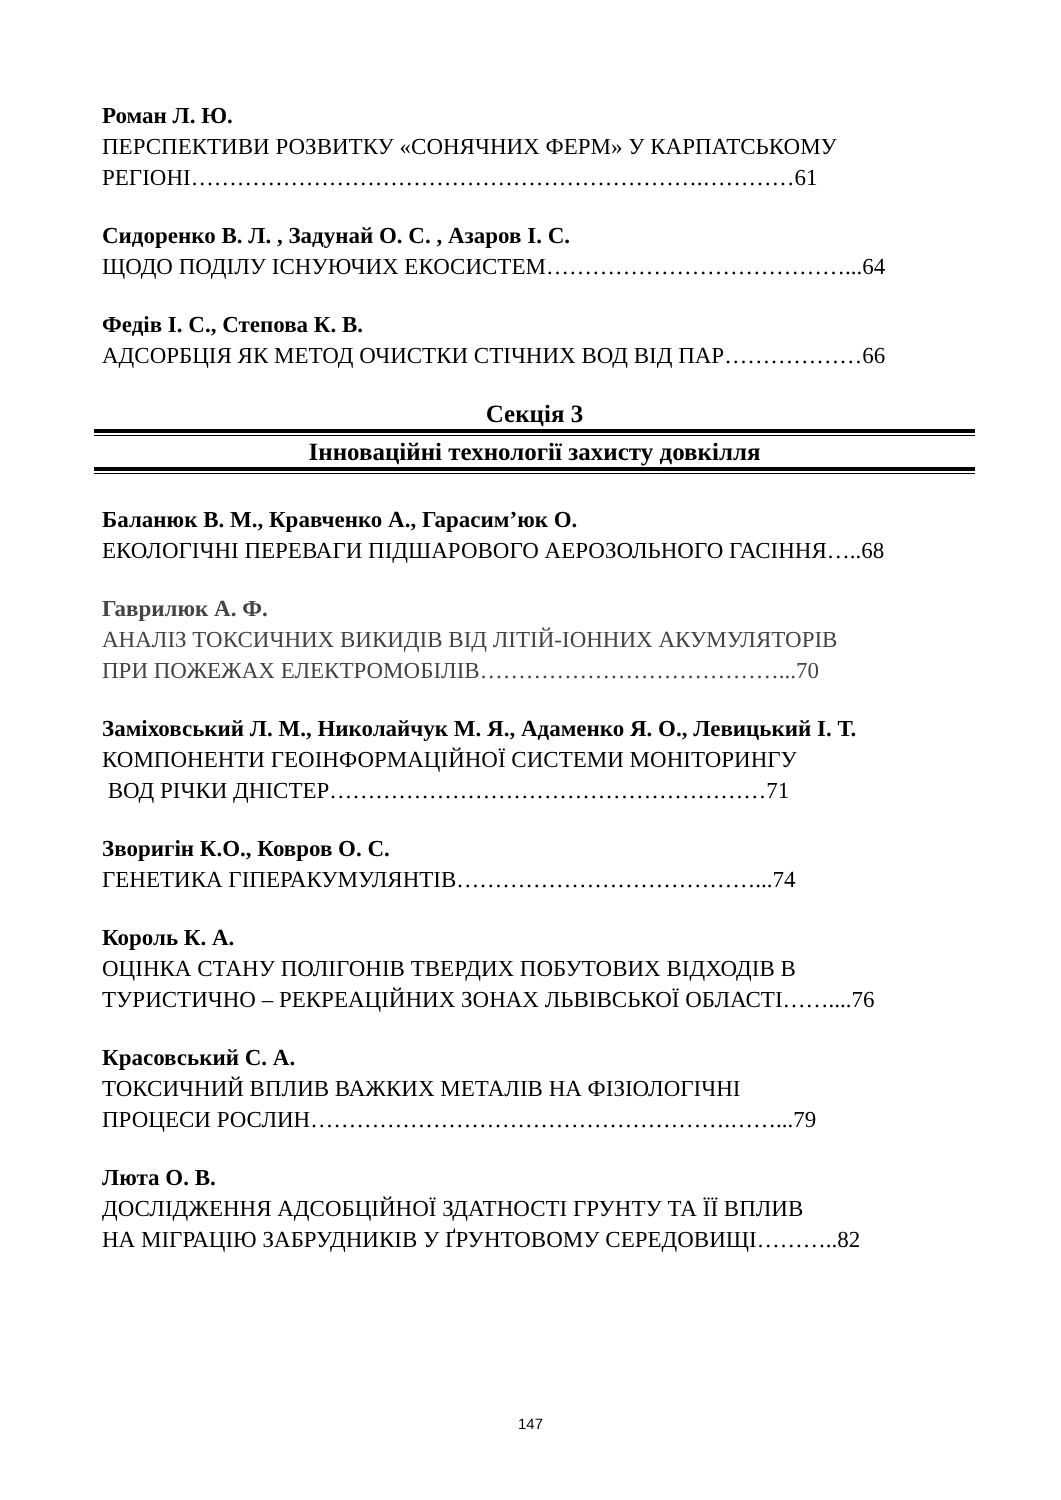Роман Л. Ю.
ПЕРСПЕКТИВИ РОЗВИТКУ «СОНЯЧНИХ ФЕРМ» У КАРПАТСЬКОМУ
РЕГІОНІ………………………………………………………….…………61
Сидоренко В. Л. , Задунай О. С. , Азаров І. С.
ЩОДО ПОДІЛУ ІСНУЮЧИХ ЕКОСИСТЕМ…………………………………...64
Федів І. С., Степова К. В.
АДСОРБЦІЯ ЯК МЕТОД ОЧИСТКИ СТІЧНИХ ВОД ВІД ПАР………………66
Секція 3
Інноваційні технології захисту довкілля
Баланюк В. М., Кравченко А., Гарасим’юк О.
ЕКОЛОГІЧНІ ПЕРЕВАГИ ПІДШАРОВОГО АЕРОЗОЛЬНОГО ГАСІННЯ…..68
Гаврилюк А. Ф.
АНАЛІЗ ТОКСИЧНИХ ВИКИДІВ ВІД ЛІТІЙ-ІОННИХ АКУМУЛЯТОРІВ
ПРИ ПОЖЕЖАХ ЕЛЕКТРОМОБІЛІВ…………………………………...70
Заміховський Л. М., Николайчук М. Я., Адаменко Я. О., Левицький І. Т.
КОМПОНЕНТИ ГЕОІНФОРМАЦІЙНОЇ СИСТЕМИ МОНІТОРИНГУ
ВОД РІЧКИ ДНІСТЕР…………………………………………………71
Зворигін К.О., Ковров О. С.
ГЕНЕТИКА ГІПЕРАКУМУЛЯНТІВ…………………………………...74
Король К. А.
ОЦІНКА СТАНУ ПОЛІГОНІВ ТВЕРДИХ ПОБУТОВИХ ВІДХОДІВ В
ТУРИСТИЧНО – РЕКРЕАЦІЙНИХ ЗОНАХ ЛЬВІВСЬКОЇ ОБЛАСТІ……....76
Красовський С. А.
ТОКСИЧНИЙ ВПЛИВ ВАЖКИХ МЕТАЛІВ НА ФІЗІОЛОГІЧНІ
ПРОЦЕСИ РОСЛИН……………………………………………….……...79
Люта О. В.
ДОСЛІДЖЕННЯ АДСОБЦІЙНОЇ ЗДАТНОСТІ ГРУНТУ ТА ЇЇ ВПЛИВ
НА МІГРАЦІЮ ЗАБРУДНИКІВ У ҐРУНТОВОМУ СЕРЕДОВИЩІ………..82
147